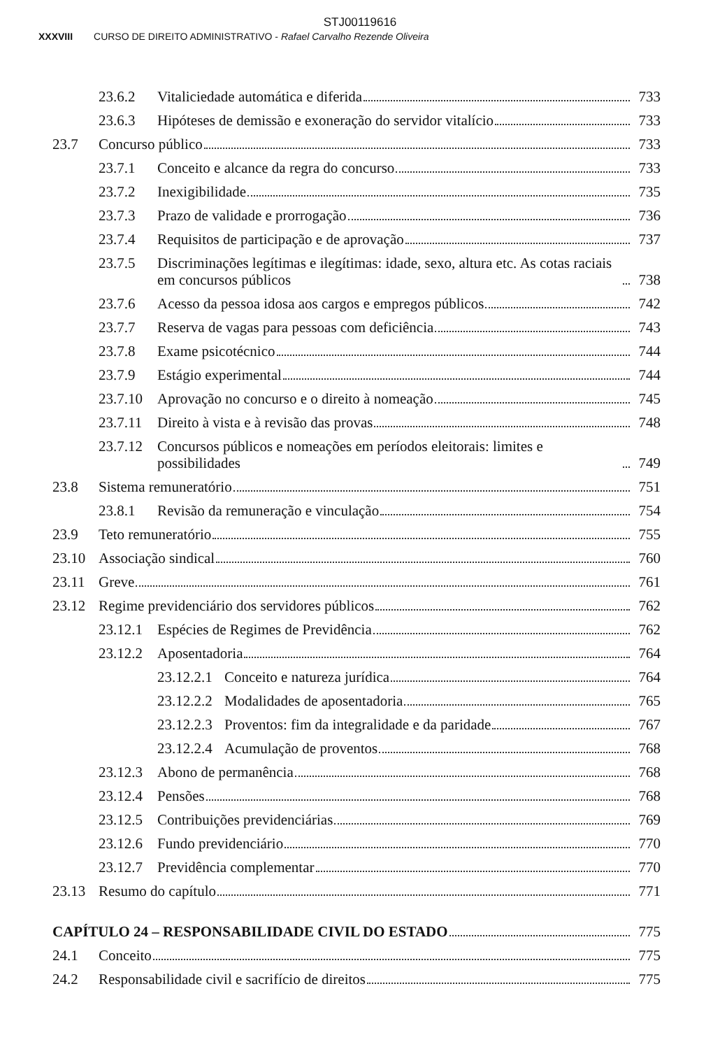STJ00119616
XXXVIII CURSO DE DIREITO ADMINISTRATIVO - Rafael Carvalho Rezende Oliveira
23.6.2 Vitaliciedade automática e diferida 733
23.6.3 Hipóteses de demissão e exoneração do servidor vitalício 733
23.7 Concurso público 733
23.7.1 Conceito e alcance da regra do concurso 733
23.7.2 Inexigibilidade 735
23.7.3 Prazo de validade e prorrogação 736
23.7.4 Requisitos de participação e de aprovação 737
23.7.5 Discriminações legítimas e ilegítimas: idade, sexo, altura etc. As cotas raciais em concursos públicos 738
23.7.6 Acesso da pessoa idosa aos cargos e empregos públicos 742
23.7.7 Reserva de vagas para pessoas com deficiência 743
23.7.8 Exame psicotécnico 744
23.7.9 Estágio experimental 744
23.7.10 Aprovação no concurso e o direito à nomeação 745
23.7.11 Direito à vista e à revisão das provas 748
23.7.12 Concursos públicos e nomeações em períodos eleitorais: limites e possibilidades 749
23.8 Sistema remuneratório 751
23.8.1 Revisão da remuneração e vinculação 754
23.9 Teto remuneratório 755
23.10 Associação sindical 760
23.11 Greve 761
23.12 Regime previdenciário dos servidores públicos 762
23.12.1 Espécies de Regimes de Previdência 762
23.12.2 Aposentadoria 764
23.12.2.1 Conceito e natureza jurídica 764
23.12.2.2 Modalidades de aposentadoria 765
23.12.2.3 Proventos: fim da integralidade e da paridade 767
23.12.2.4 Acumulação de proventos 768
23.12.3 Abono de permanência 768
23.12.4 Pensões 768
23.12.5 Contribuições previdenciárias 769
23.12.6 Fundo previdenciário 770
23.12.7 Previdência complementar 770
23.13 Resumo do capítulo 771
CAPÍTULO 24 – RESPONSABILIDADE CIVIL DO ESTADO 775
24.1 Conceito 775
24.2 Responsabilidade civil e sacrifício de direitos 775